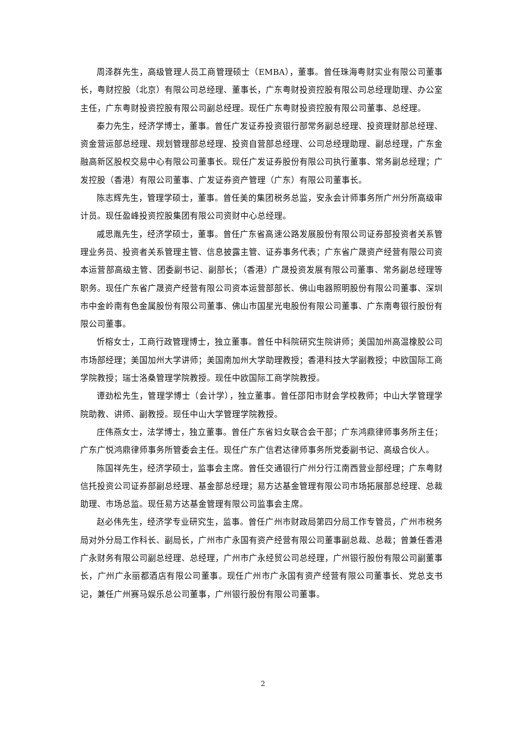周泽群先生，高级管理人员工商管理硕士（EMBA），董事。曾任珠海粤财实业有限公司董事长，粤财控股（北京）有限公司总经理、董事长，广东粤财投资控股有限公司总经理助理、办公室主任，广东粤财投资控股有限公司副总经理。现任广东粤财投资控股有限公司董事、总经理。
秦力先生，经济学博士，董事。曾任广发证券投资银行部常务副总经理、投资理财部总经理、资金营运部总经理、规划管理部总经理、投资自营部总经理、公司总经理助理、副总经理，广东金融高新区股权交易中心有限公司董事长。现任广发证券股份有限公司执行董事、常务副总经理；广发控股（香港）有限公司董事、广发证券资产管理（广东）有限公司董事长。
陈志辉先生，管理学硕士，董事。曾任美的集团税务总监，安永会计师事务所广州分所高级审计员。现任盈峰投资控股集团有限公司资财中心总经理。
戚思胤先生，经济学硕士，董事。曾任广东省高速公路发展股份有限公司证券部投资者关系管理业务员、投资者关系管理主管、信息披露主管、证券事务代表；广东省广晟资产经营有限公司资本运营部高级主管、团委副书记、副部长；（香港）广晟投资发展有限公司董事、常务副总经理等职务。现任广东省广晟资产经营有限公司资本运营部部长、佛山电器照明股份有限公司董事、深圳市中金岭南有色金属股份有限公司董事、佛山市国星光电股份有限公司董事、广东南粤银行股份有限公司董事。
忻榕女士，工商行政管理博士，独立董事。曾任中科院研究生院讲师；美国加州高温橡胶公司市场部经理；美国加州大学讲师；美国南加州大学助理教授；香港科技大学副教授；中欧国际工商学院教授；瑞士洛桑管理学院教授。现任中欧国际工商学院教授。
谭劲松先生，管理学博士（会计学），独立董事。曾任邵阳市财会学校教师；中山大学管理学院助教、讲师、副教授。现任中山大学管理学院教授。
庄伟燕女士，法学博士，独立董事。曾任广东省妇女联合会干部；广东鸿鼎律师事务所主任；广东广悦鸿鼎律师事务所管委会主任。现任广东广信君达律师事务所党委副书记、高级合伙人。
陈国祥先生，经济学硕士，监事会主席。曾任交通银行广州分行江南西营业部经理；广东粤财信托投资公司证券部副总经理、基金部总经理；易方达基金管理有限公司市场拓展部总经理、总裁助理、市场总监。现任易方达基金管理有限公司监事会主席。
赵必伟先生，经济学专业研究生，监事。曾任广州市财政局第四分局工作专管员，广州市税务局对外分局工作科长、副局长，广州市广永国有资产经营有限公司董事副总裁、总裁；曾兼任香港广永财务有限公司副总经理、总经理，广州市广永经贸公司总经理，广州银行股份有限公司副董事长，广州广永丽都酒店有限公司董事。现任广州市广永国有资产经营有限公司董事长、党总支书记，兼任广州赛马娱乐总公司董事，广州银行股份有限公司董事。
2